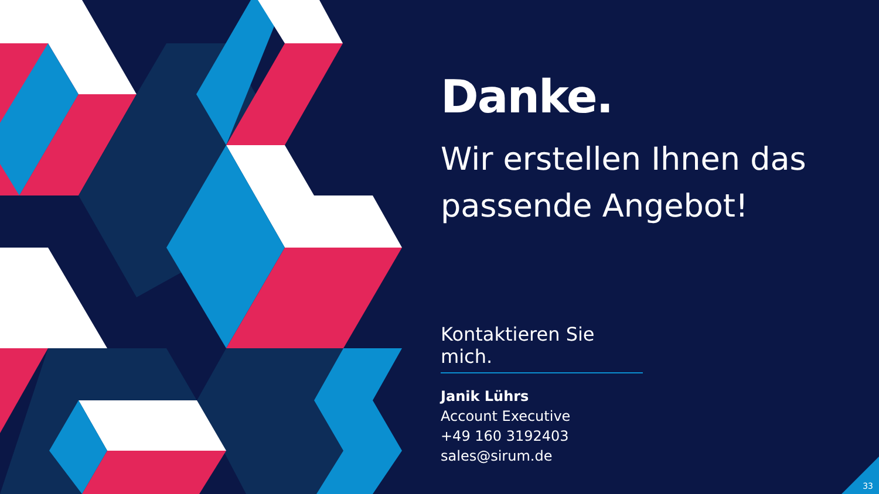Danke.
Wir erstellen Ihnen das passende Angebot!
Kontaktieren Sie mich.
Janik Lührs
Account Executive
+49 160 3192403
sales@sirum.de
33